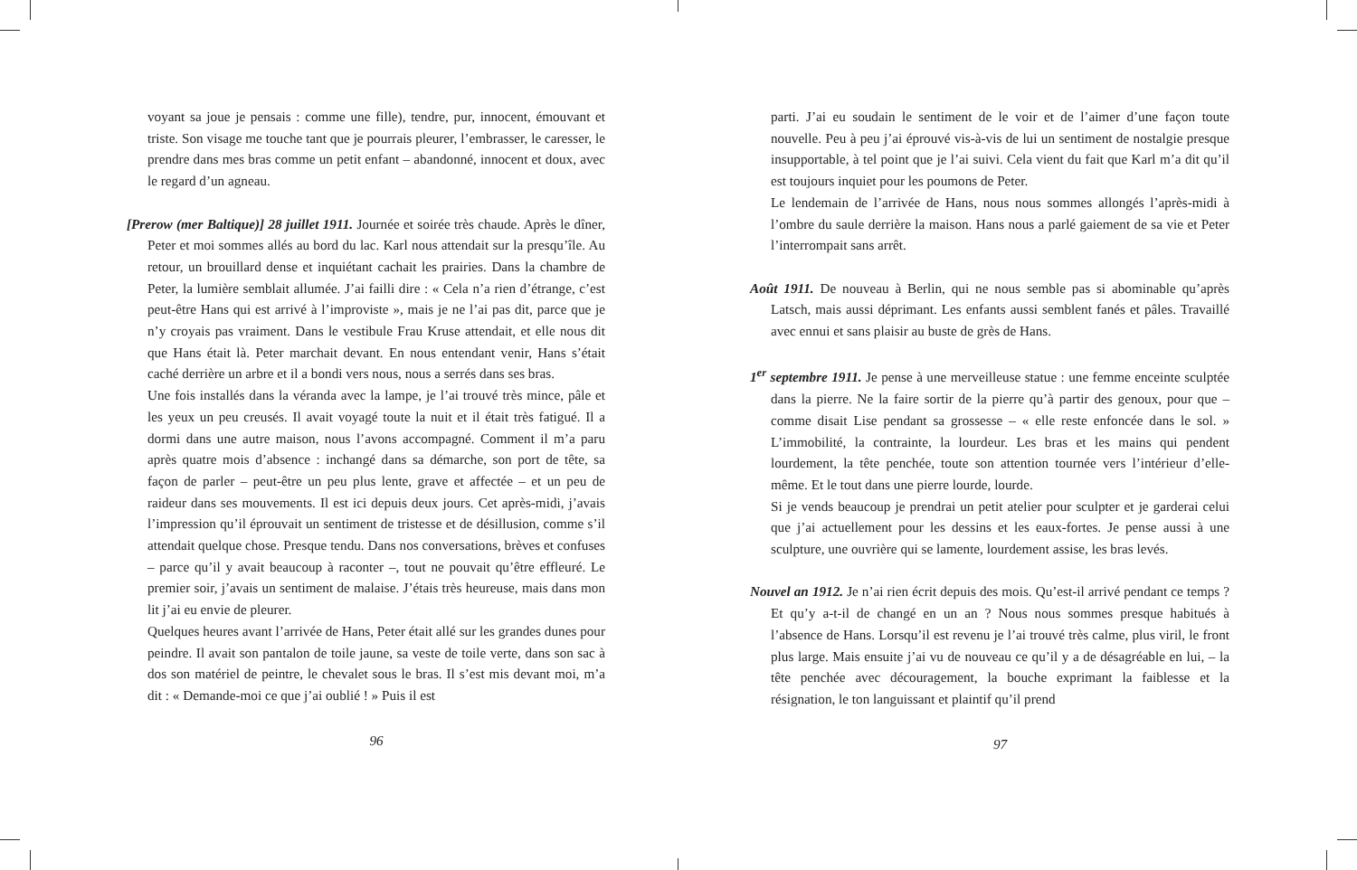voyant sa joue je pensais : comme une fille), tendre, pur, innocent, émouvant et triste. Son visage me touche tant que je pourrais pleurer, l’embrasser, le caresser, le prendre dans mes bras comme un petit enfant – abandonné, innocent et doux, avec le regard d’un agneau.
[Prerow (mer Baltique)] 28 juillet 1911. Journée et soirée très chaude. Après le dîner, Peter et moi sommes allés au bord du lac. Karl nous attendait sur la presqu’île. Au retour, un brouillard dense et inquiétant cachait les prairies. Dans la chambre de Peter, la lumière semblait allumée. J’ai failli dire : « Cela n’a rien d’étrange, c’est peut-être Hans qui est arrivé à l’improviste », mais je ne l’ai pas dit, parce que je n’y croyais pas vraiment. Dans le vestibule Frau Kruse attendait, et elle nous dit que Hans était là. Peter marchait devant. En nous entendant venir, Hans s’était caché derrière un arbre et il a bondi vers nous, nous a serrés dans ses bras.
Une fois installés dans la véranda avec la lampe, je l’ai trouvé très mince, pâle et les yeux un peu creusés. Il avait voyagé toute la nuit et il était très fatigué. Il a dormi dans une autre maison, nous l’avons accompagné. Comment il m’a paru après quatre mois d’absence : inchangé dans sa démarche, son port de tête, sa façon de parler – peut-être un peu plus lente, grave et affectée – et un peu de raideur dans ses mouvements. Il est ici depuis deux jours. Cet après-midi, j’avais l’impression qu’il éprouvait un sentiment de tristesse et de désillusion, comme s’il attendait quelque chose. Presque tendu. Dans nos conversations, brèves et confuses – parce qu’il y avait beaucoup à raconter –, tout ne pouvait qu’être effleuré. Le premier soir, j’avais un sentiment de malaise. J’étais très heureuse, mais dans mon lit j’ai eu envie de pleurer.
Quelques heures avant l’arrivée de Hans, Peter était allé sur les grandes dunes pour peindre. Il avait son pantalon de toile jaune, sa veste de toile verte, dans son sac à dos son matériel de peintre, le chevalet sous le bras. Il s’est mis devant moi, m’a dit : « Demande-moi ce que j’ai oublié ! » Puis il est
96
parti. J’ai eu soudain le sentiment de le voir et de l’aimer d’une façon toute nouvelle. Peu à peu j’ai éprouvé vis-à-vis de lui un sentiment de nostalgie presque insupportable, à tel point que je l’ai suivi. Cela vient du fait que Karl m’a dit qu’il est toujours inquiet pour les poumons de Peter.
Le lendemain de l’arrivée de Hans, nous nous sommes allongés l’après-midi à l’ombre du saule derrière la maison. Hans nous a parlé gaiement de sa vie et Peter l’interrompait sans arrêt.
Août 1911. De nouveau à Berlin, qui ne nous semble pas si abominable qu’après Latsch, mais aussi déprimant. Les enfants aussi semblent fanés et pâles. Travaillé avec ennui et sans plaisir au buste de grès de Hans.
1<sup>er</sup> septembre 1911. Je pense à une merveilleuse statue : une femme enceinte sculptée dans la pierre. Ne la faire sortir de la pierre qu’à partir des genoux, pour que – comme disait Lise pendant sa grossesse – « elle reste enfoncée dans le sol. » L’immobilité, la contrainte, la lourdeur. Les bras et les mains qui pendent lourdement, la tête penchée, toute son attention tournée vers l’intérieur d’elle-même. Et le tout dans une pierre lourde, lourde.
Si je vends beaucoup je prendrai un petit atelier pour sculpter et je garderai celui que j’ai actuellement pour les dessins et les eaux-fortes. Je pense aussi à une sculpture, une ouvrière qui se lamente, lourdement assise, les bras levés.
Nouvel an 1912. Je n’ai rien écrit depuis des mois. Qu’est-il arrivé pendant ce temps ? Et qu’y a-t-il de changé en un an ? Nous nous sommes presque habitués à l’absence de Hans. Lorsqu’il est revenu je l’ai trouvé très calme, plus viril, le front plus large. Mais ensuite j’ai vu de nouveau ce qu’il y a de désagréable en lui, – la tête penchée avec découragement, la bouche exprimant la faiblesse et la résignation, le ton languissant et plaintif qu’il prend
97